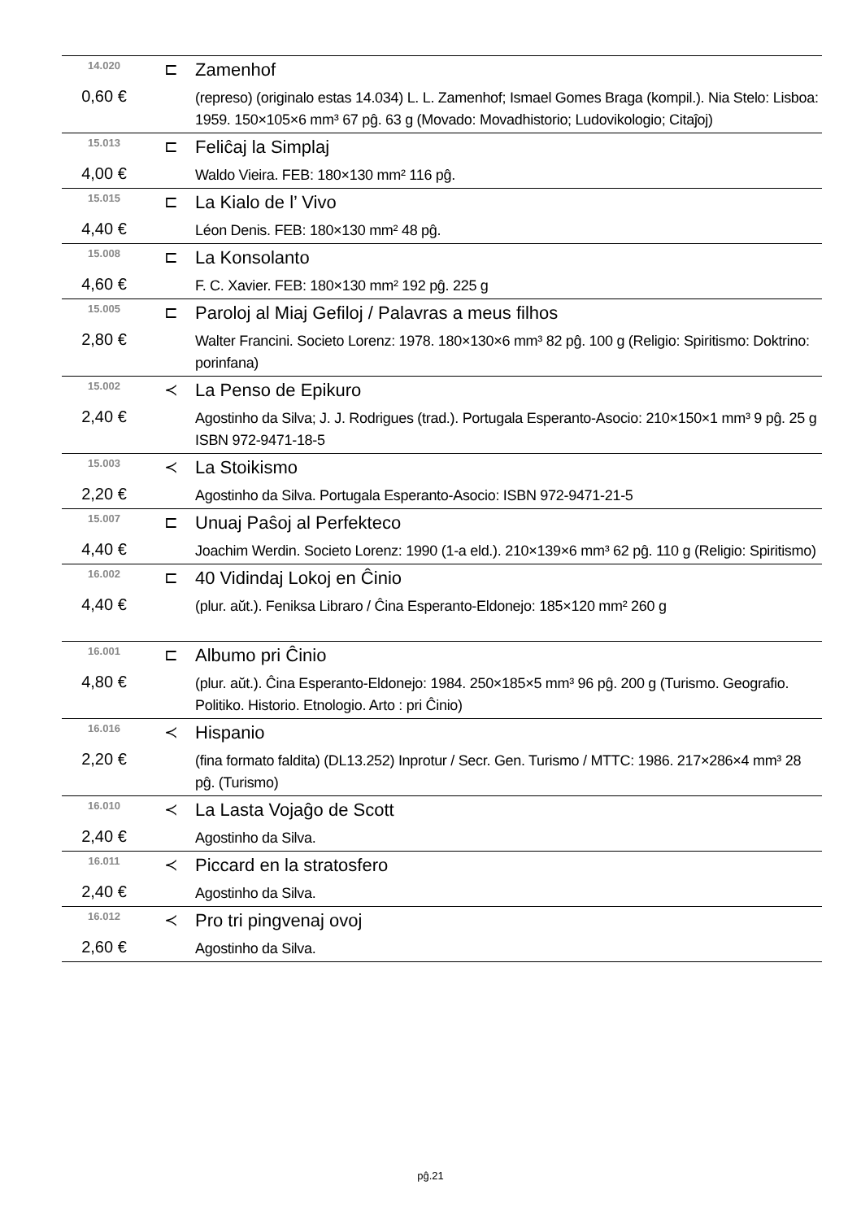| 14.020 | ⊏ | Zamenhof |
| 0,60 € | | (represo) (originalo estas 14.034) L. L. Zamenhof; Ismael Gomes Braga (kompil.). Nia Stelo: Lisboa: 1959. 150×105×6 mm³ 67 pĝ. 63 g (Movado: Movadhistorio; Ludovikologio; Citaĵoj) |
| 15.013 | ⊏ | Feliĉaj la Simplaj |
| 4,00 € | | Waldo Vieira. FEB: 180×130 mm² 116 pĝ. |
| 15.015 | ⊏ | La Kialo de l’ Vivo |
| 4,40 € | | Léon Denis. FEB: 180×130 mm² 48 pĝ. |
| 15.008 | ⊏ | La Konsolanto |
| 4,60 € | | F. C. Xavier. FEB: 180×130 mm² 192 pĝ. 225 g |
| 15.005 | ⊏ | Paroloj al Miaj Gefiloj / Palavras a meus filhos |
| 2,80 € | | Walter Francini. Societo Lorenz: 1978. 180×130×6 mm³ 82 pĝ. 100 g (Religio: Spiritismo: Doktrino: porinfana) |
| 15.002 | ≺ | La Penso de Epikuro |
| 2,40 € | | Agostinho da Silva; J. J. Rodrigues (trad.). Portugala Esperanto-Asocio: 210×150×1 mm³ 9 pĝ. 25 g ISBN 972-9471-18-5 |
| 15.003 | ≺ | La Stoikismo |
| 2,20 € | | Agostinho da Silva. Portugala Esperanto-Asocio: ISBN 972-9471-21-5 |
| 15.007 | ⊏ | Unuaj Paŝoj al Perfekteco |
| 4,40 € | | Joachim Werdin. Societo Lorenz: 1990 (1-a eld.). 210×139×6 mm³ 62 pĝ. 110 g (Religio: Spiritismo) |
| 16.002 | ⊏ | 40 Vidindaj Lokoj en Ĉinio |
| 4,40 € | | (plur. aŭt.). Feniksa Libraro / Ĉina Esperanto-Eldonejo: 185×120 mm² 260 g |
| 16.001 | ⊏ | Albumo pri Ĉinio |
| 4,80 € | | (plur. aŭt.). Ĉina Esperanto-Eldonejo: 1984. 250×185×5 mm³ 96 pĝ. 200 g (Turismo. Geografio. Politiko. Historio. Etnologio. Arto : pri Ĉinio) |
| 16.016 | ≺ | Hispanio |
| 2,20 € | | (fina formato faldita) (DL13.252) Inprotur / Secr. Gen. Turismo / MTTC: 1986. 217×286×4 mm³ 28 pĝ. (Turismo) |
| 16.010 | ≺ | La Lasta Vojaĝo de Scott |
| 2,40 € | | Agostinho da Silva. |
| 16.011 | ≺ | Piccard en la stratosfero |
| 2,40 € | | Agostinho da Silva. |
| 16.012 | ≺ | Pro tri pingvenaj ovoj |
| 2,60 € | | Agostinho da Silva. |
pĝ.21